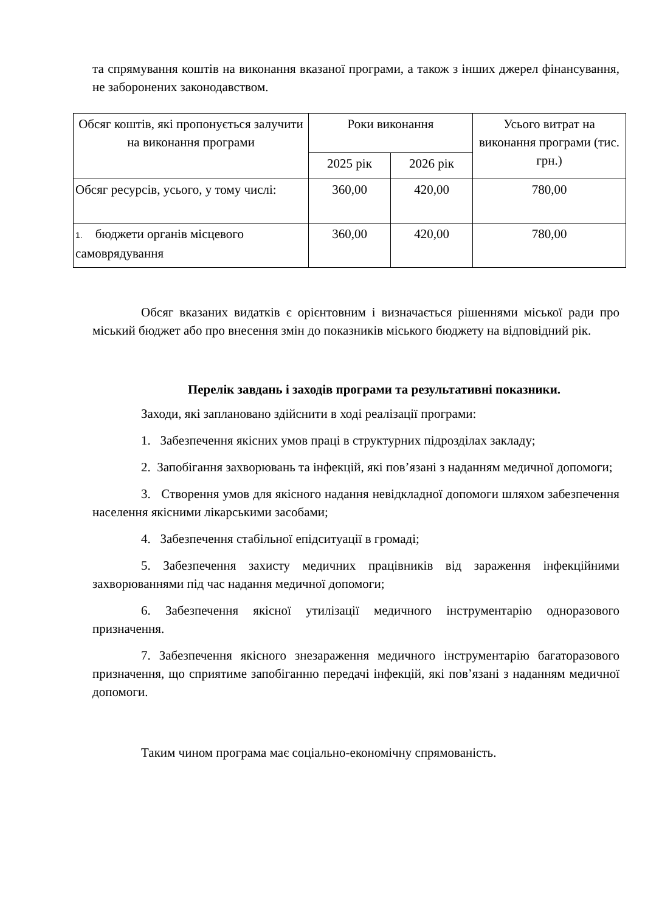та спрямування коштів на виконання вказаної програми, а також з інших джерел фінансування, не заборонених законодавством.
| Обсяг коштів, які пропонується залучити на виконання програми | Роки виконання | | Усього витрат на виконання програми (тис. грн.) |
| | 2025 рік | 2026 рік | |
| Обсяг ресурсів, усього, у тому числі: | 360,00 | 420,00 | 780,00 |
| 1. бюджети органів місцевого самоврядування | 360,00 | 420,00 | 780,00 |
Обсяг вказаних видатків є орієнтовним і визначається рішеннями міської ради про міський бюджет або про внесення змін до показників міського бюджету на відповідний рік.
Перелік завдань і заходів програми та результативні показники.
Заходи, які заплановано здійснити в ході реалізації програми:
1. Забезпечення якісних умов праці в структурних підрозділах закладу;
2. Запобігання захворювань та інфекцій, які пов’язані з наданням медичної допомоги;
3. Створення умов для якісного надання невідкладної допомоги шляхом забезпечення населення якісними лікарськими засобами;
4. Забезпечення стабільної епідситуації в громаді;
5. Забезпечення захисту медичних працівників від зараження інфекційними захворюваннями під час надання медичної допомоги;
6. Забезпечення якісної утилізації медичного інструментарію одноразового призначення.
7. Забезпечення якісного знезараження медичного інструментарію багаторазового призначення, що сприятиме запобіганню передачі інфекцій, які пов’язані з наданням медичної допомоги.
Таким чином програма має соціально-економічну спрямованість.